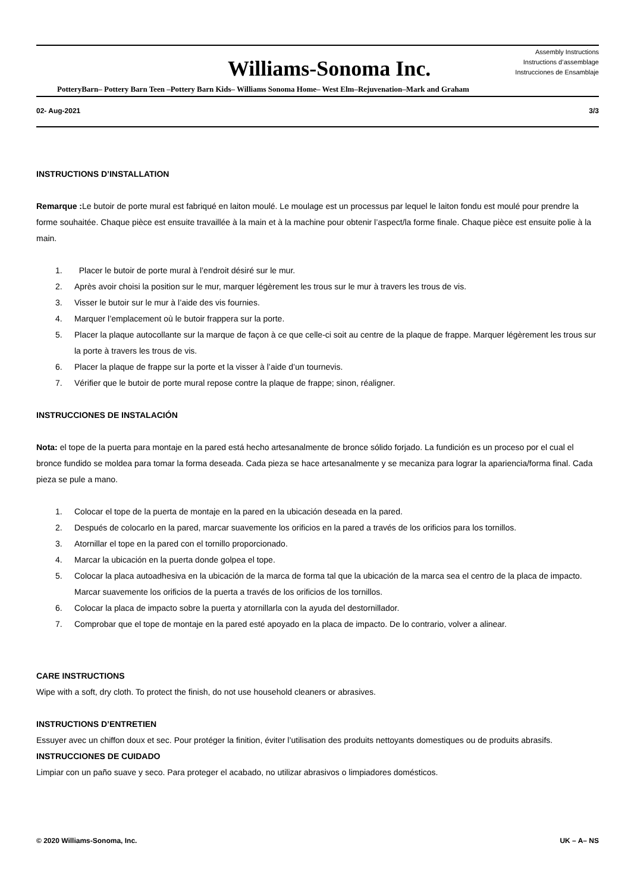Williams-Sonoma Inc.
Assembly Instructions
Instructions d’assemblage
Instrucciones de Ensamblaje
PotteryBarn– Pottery Barn Teen –Pottery Barn Kids– Williams Sonoma Home– West Elm–Rejuvenation–Mark and Graham
02- Aug-2021 3/3
INSTRUCTIONS D’INSTALLATION
Remarque : Le butoir de porte mural est fabriqué en laiton moulé. Le moulage est un processus par lequel le laiton fondu est moulé pour prendre la forme souhaitée. Chaque pièce est ensuite travaillée à la main et à la machine pour obtenir l’aspect/la forme finale. Chaque pièce est ensuite polie à la main.
1. Placer le butoir de porte mural à l’endroit désiré sur le mur.
2. Après avoir choisi la position sur le mur, marquer légèrement les trous sur le mur à travers les trous de vis.
3. Visser le butoir sur le mur à l’aide des vis fournies.
4. Marquer l’emplacement où le butoir frappera sur la porte.
5. Placer la plaque autocollante sur la marque de façon à ce que celle-ci soit au centre de la plaque de frappe. Marquer légèrement les trous sur la porte à travers les trous de vis.
6. Placer la plaque de frappe sur la porte et la visser à l’aide d’un tournevis.
7. Vérifier que le butoir de porte mural repose contre la plaque de frappe; sinon, réaligner.
INSTRUCCIONES DE INSTALACIÓN
Nota: el tope de la puerta para montaje en la pared está hecho artesanalmente de bronce sólido forjado. La fundición es un proceso por el cual el bronce fundido se moldea para tomar la forma deseada. Cada pieza se hace artesanalmente y se mecaniza para lograr la apariencia/forma final. Cada pieza se pule a mano.
1. Colocar el tope de la puerta de montaje en la pared en la ubicación deseada en la pared.
2. Después de colocarlo en la pared, marcar suavemente los orificios en la pared a través de los orificios para los tornillos.
3. Atornillar el tope en la pared con el tornillo proporcionado.
4. Marcar la ubicación en la puerta donde golpea el tope.
5. Colocar la placa autoadhesiva en la ubicación de la marca de forma tal que la ubicación de la marca sea el centro de la placa de impacto. Marcar suavemente los orificios de la puerta a través de los orificios de los tornillos.
6. Colocar la placa de impacto sobre la puerta y atornillarla con la ayuda del destornillador.
7. Comprobar que el tope de montaje en la pared esté apoyado en la placa de impacto. De lo contrario, volver a alinear.
CARE INSTRUCTIONS
Wipe with a soft, dry cloth. To protect the finish, do not use household cleaners or abrasives.
INSTRUCTIONS D’ENTRETIEN
Essuyer avec un chiffon doux et sec. Pour protéger la finition, éviter l’utilisation des produits nettoyants domestiques ou de produits abrasifs.
INSTRUCCIONES DE CUIDADO
Limpiar con un paño suave y seco. Para proteger el acabado, no utilizar abrasivos o limpiadores domésticos.
© 2020 Williams-Sonoma, Inc. UK – A– NS